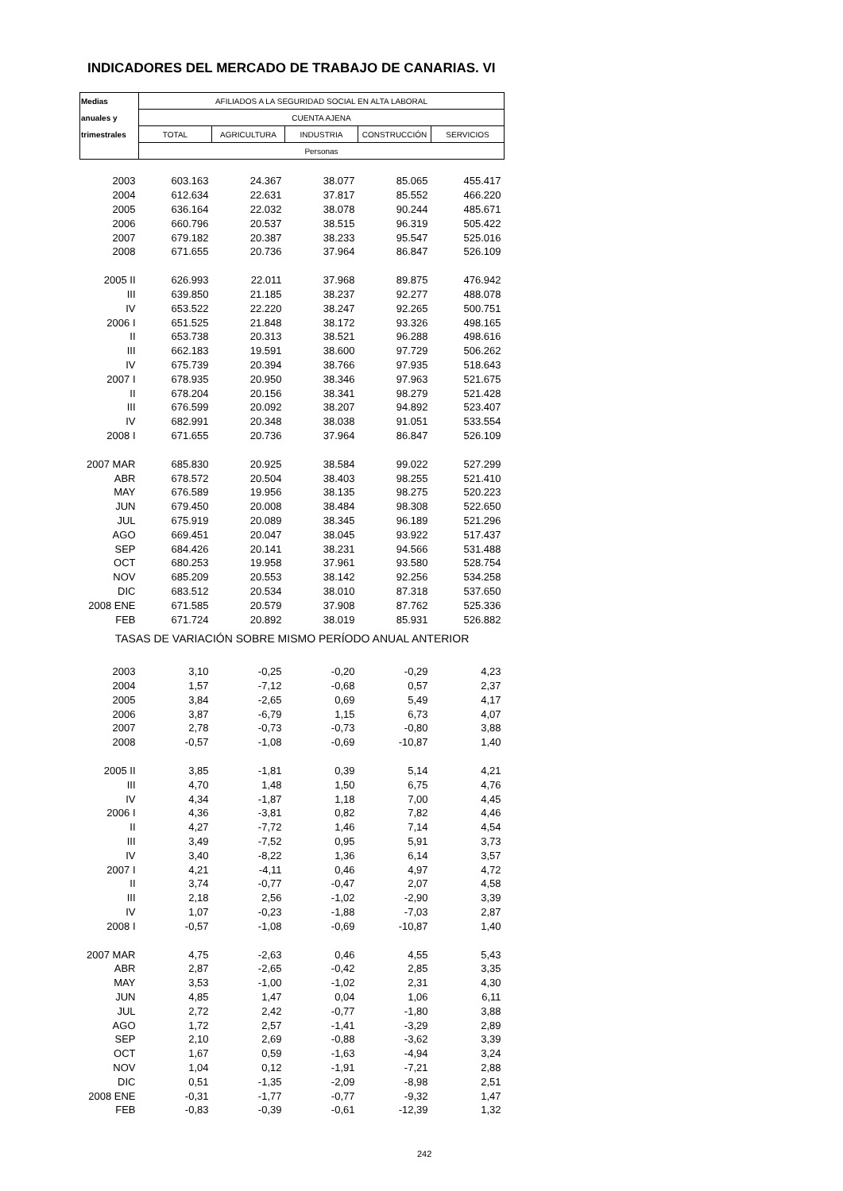INDICADORES DEL MERCADO DE TRABAJO DE CANARIAS. VI
| Medias | AFILIADOS A LA SEGURIDAD SOCIAL EN ALTA LABORAL | | | | |
| --- | --- | --- | --- | --- | --- |
| anuales y | CUENTA AJENA | | | | |
| trimestrales | TOTAL | AGRICULTURA | INDUSTRIA | CONSTRUCCIÓN | SERVICIOS |
| | Personas | | | | |
| 2003 | 603.163 | 24.367 | 38.077 | 85.065 | 455.417 |
| 2004 | 612.634 | 22.631 | 37.817 | 85.552 | 466.220 |
| 2005 | 636.164 | 22.032 | 38.078 | 90.244 | 485.671 |
| 2006 | 660.796 | 20.537 | 38.515 | 96.319 | 505.422 |
| 2007 | 679.182 | 20.387 | 38.233 | 95.547 | 525.016 |
| 2008 | 671.655 | 20.736 | 37.964 | 86.847 | 526.109 |
| 2005 II | 626.993 | 22.011 | 37.968 | 89.875 | 476.942 |
| III | 639.850 | 21.185 | 38.237 | 92.277 | 488.078 |
| IV | 653.522 | 22.220 | 38.247 | 92.265 | 500.751 |
| 2006 I | 651.525 | 21.848 | 38.172 | 93.326 | 498.165 |
| II | 653.738 | 20.313 | 38.521 | 96.288 | 498.616 |
| III | 662.183 | 19.591 | 38.600 | 97.729 | 506.262 |
| IV | 675.739 | 20.394 | 38.766 | 97.935 | 518.643 |
| 2007 I | 678.935 | 20.950 | 38.346 | 97.963 | 521.675 |
| II | 678.204 | 20.156 | 38.341 | 98.279 | 521.428 |
| III | 676.599 | 20.092 | 38.207 | 94.892 | 523.407 |
| IV | 682.991 | 20.348 | 38.038 | 91.051 | 533.554 |
| 2008 I | 671.655 | 20.736 | 37.964 | 86.847 | 526.109 |
| 2007 MAR | 685.830 | 20.925 | 38.584 | 99.022 | 527.299 |
| ABR | 678.572 | 20.504 | 38.403 | 98.255 | 521.410 |
| MAY | 676.589 | 19.956 | 38.135 | 98.275 | 520.223 |
| JUN | 679.450 | 20.008 | 38.484 | 98.308 | 522.650 |
| JUL | 675.919 | 20.089 | 38.345 | 96.189 | 521.296 |
| AGO | 669.451 | 20.047 | 38.045 | 93.922 | 517.437 |
| SEP | 684.426 | 20.141 | 38.231 | 94.566 | 531.488 |
| OCT | 680.253 | 19.958 | 37.961 | 93.580 | 528.754 |
| NOV | 685.209 | 20.553 | 38.142 | 92.256 | 534.258 |
| DIC | 683.512 | 20.534 | 38.010 | 87.318 | 537.650 |
| 2008 ENE | 671.585 | 20.579 | 37.908 | 87.762 | 525.336 |
| FEB | 671.724 | 20.892 | 38.019 | 85.931 | 526.882 |
| TASAS DE VARIACIÓN SOBRE MISMO PERÍODO ANUAL ANTERIOR | | | | | |
| 2003 | 3,10 | -0,25 | -0,20 | -0,29 | 4,23 |
| 2004 | 1,57 | -7,12 | -0,68 | 0,57 | 2,37 |
| 2005 | 3,84 | -2,65 | 0,69 | 5,49 | 4,17 |
| 2006 | 3,87 | -6,79 | 1,15 | 6,73 | 4,07 |
| 2007 | 2,78 | -0,73 | -0,73 | -0,80 | 3,88 |
| 2008 | -0,57 | -1,08 | -0,69 | -10,87 | 1,40 |
| 2005 II | 3,85 | -1,81 | 0,39 | 5,14 | 4,21 |
| III | 4,70 | 1,48 | 1,50 | 6,75 | 4,76 |
| IV | 4,34 | -1,87 | 1,18 | 7,00 | 4,45 |
| 2006 I | 4,36 | -3,81 | 0,82 | 7,82 | 4,46 |
| II | 4,27 | -7,72 | 1,46 | 7,14 | 4,54 |
| III | 3,49 | -7,52 | 0,95 | 5,91 | 3,73 |
| IV | 3,40 | -8,22 | 1,36 | 6,14 | 3,57 |
| 2007 I | 4,21 | -4,11 | 0,46 | 4,97 | 4,72 |
| II | 3,74 | -0,77 | -0,47 | 2,07 | 4,58 |
| III | 2,18 | 2,56 | -1,02 | -2,90 | 3,39 |
| IV | 1,07 | -0,23 | -1,88 | -7,03 | 2,87 |
| 2008 I | -0,57 | -1,08 | -0,69 | -10,87 | 1,40 |
| 2007 MAR | 4,75 | -2,63 | 0,46 | 4,55 | 5,43 |
| ABR | 2,87 | -2,65 | -0,42 | 2,85 | 3,35 |
| MAY | 3,53 | -1,00 | -1,02 | 2,31 | 4,30 |
| JUN | 4,85 | 1,47 | 0,04 | 1,06 | 6,11 |
| JUL | 2,72 | 2,42 | -0,77 | -1,80 | 3,88 |
| AGO | 1,72 | 2,57 | -1,41 | -3,29 | 2,89 |
| SEP | 2,10 | 2,69 | -0,88 | -3,62 | 3,39 |
| OCT | 1,67 | 0,59 | -1,63 | -4,94 | 3,24 |
| NOV | 1,04 | 0,12 | -1,91 | -7,21 | 2,88 |
| DIC | 0,51 | -1,35 | -2,09 | -8,98 | 2,51 |
| 2008 ENE | -0,31 | -1,77 | -0,77 | -9,32 | 1,47 |
| FEB | -0,83 | -0,39 | -0,61 | -12,39 | 1,32 |
242